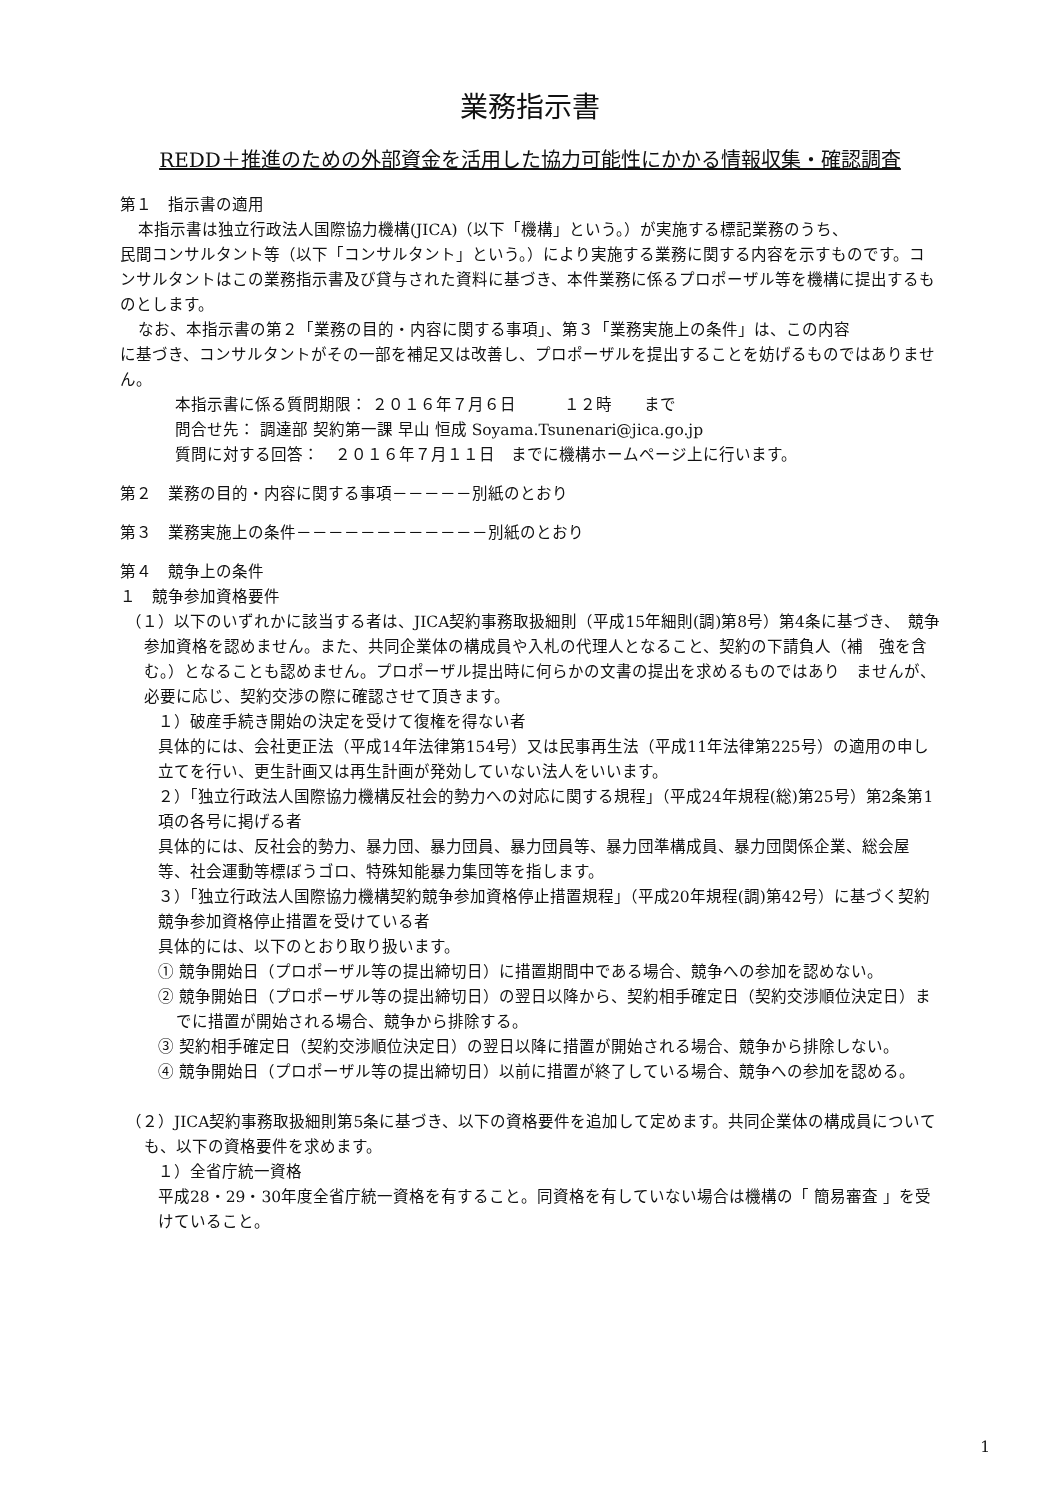業務指示書
REDD＋推進のための外部資金を活用した協力可能性にかかる情報収集・確認調査
第１　指示書の適用
本指示書は独立行政法人国際協力機構(JICA)（以下「機構」という。）が実施する標記業務のうち、
民間コンサルタント等（以下「コンサルタント」という。）により実施する業務に関する内容を示すものです。コンサルタントはこの業務指示書及び貸与された資料に基づき、本件業務に係るプロポーザル等を機構に提出するものとします。
なお、本指示書の第２「業務の目的・内容に関する事項」、第３「業務実施上の条件」は、この内容
に基づき、コンサルタントがその一部を補足又は改善し、プロポーザルを提出することを妨げるものではありません。
本指示書に係る質問期限： ２０１６年７月６日　　　１２時　　まで
問合せ先： 調達部 契約第一課 早山 恒成 Soyama.Tsunenari@jica.go.jp
質問に対する回答：　２０１６年７月１１日　までに機構ホームページ上に行います。
第２　業務の目的・内容に関する事項－－－－－別紙のとおり
第３　業務実施上の条件－－－－－－－－－－－－別紙のとおり
第４　競争上の条件
１　競争参加資格要件
（１）以下のいずれかに該当する者は、JICA契約事務取扱細則（平成15年細則(調)第8号）第4条に基づき、　競争参加資格を認めません。また、共同企業体の構成員や入札の代理人となること、契約の下請負人（補　強を含む。）となることも認めません。プロポーザル提出時に何らかの文書の提出を求めるものではあり　ませんが、必要に応じ、契約交渉の際に確認させて頂きます。
１）破産手続き開始の決定を受けて復権を得ない者
具体的には、会社更正法（平成14年法律第154号）又は民事再生法（平成11年法律第225号）の適用の申し立てを行い、更生計画又は再生計画が発効していない法人をいいます。
２）「独立行政法人国際協力機構反社会的勢力への対応に関する規程」（平成24年規程(総)第25号）第2条第1項の各号に掲げる者
具体的には、反社会的勢力、暴力団、暴力団員、暴力団員等、暴力団準構成員、暴力団関係企業、総会屋等、社会運動等標ぼうゴロ、特殊知能暴力集団等を指します。
３）「独立行政法人国際協力機構契約競争参加資格停止措置規程」（平成20年規程(調)第42号）に基づく契約競争参加資格停止措置を受けている者
具体的には、以下のとおり取り扱います。
① 競争開始日（プロポーザル等の提出締切日）に措置期間中である場合、競争への参加を認めない。
② 競争開始日（プロポーザル等の提出締切日）の翌日以降から、契約相手確定日（契約交渉順位決定日）までに措置が開始される場合、競争から排除する。
③ 契約相手確定日（契約交渉順位決定日）の翌日以降に措置が開始される場合、競争から排除しない。
④ 競争開始日（プロポーザル等の提出締切日）以前に措置が終了している場合、競争への参加を認める。
（２）JICA契約事務取扱細則第5条に基づき、以下の資格要件を追加して定めます。共同企業体の構成員についても、以下の資格要件を求めます。
１）全省庁統一資格
平成28・29・30年度全省庁統一資格を有すること。同資格を有していない場合は機構の「 簡易審査 」を受けていること。
1